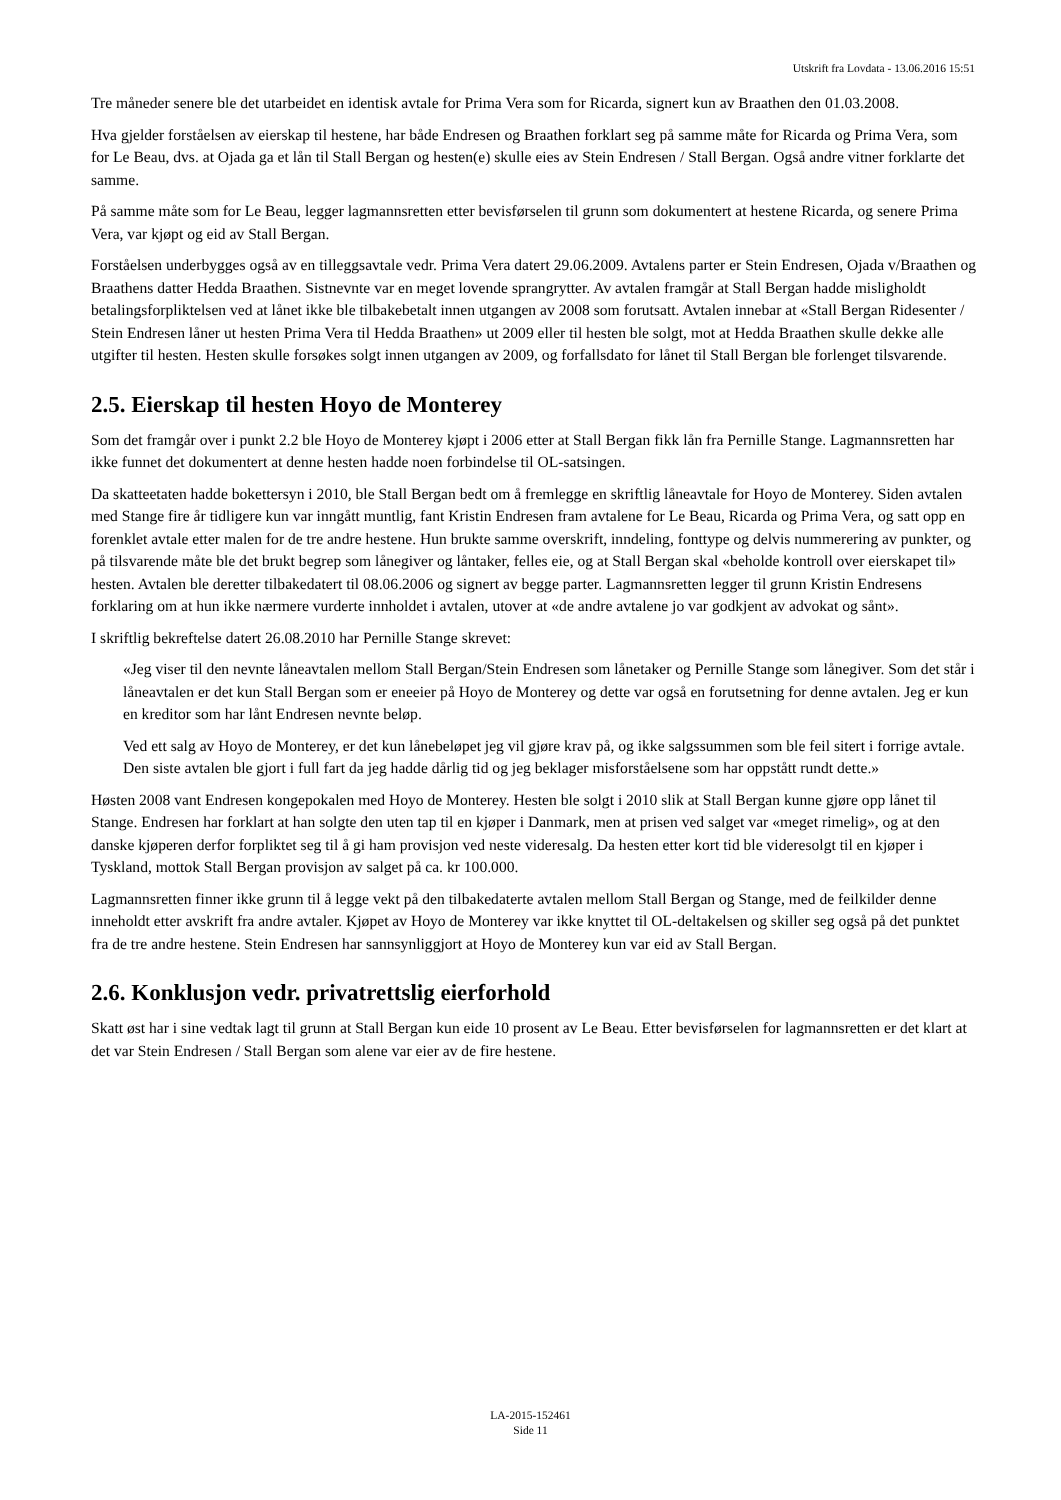Utskrift fra Lovdata - 13.06.2016 15:51
Tre måneder senere ble det utarbeidet en identisk avtale for Prima Vera som for Ricarda, signert kun av Braathen den 01.03.2008.
Hva gjelder forståelsen av eierskap til hestene, har både Endresen og Braathen forklart seg på samme måte for Ricarda og Prima Vera, som for Le Beau, dvs. at Ojada ga et lån til Stall Bergan og hesten(e) skulle eies av Stein Endresen / Stall Bergan. Også andre vitner forklarte det samme.
På samme måte som for Le Beau, legger lagmannsretten etter bevisførselen til grunn som dokumentert at hestene Ricarda, og senere Prima Vera, var kjøpt og eid av Stall Bergan.
Forståelsen underbygges også av en tilleggsavtale vedr. Prima Vera datert 29.06.2009. Avtalens parter er Stein Endresen, Ojada v/Braathen og Braathens datter Hedda Braathen. Sistnevnte var en meget lovende sprangrytter. Av avtalen framgår at Stall Bergan hadde misligholdt betalingsforpliktelsen ved at lånet ikke ble tilbakebetalt innen utgangen av 2008 som forutsatt. Avtalen innebar at «Stall Bergan Ridesenter / Stein Endresen låner ut hesten Prima Vera til Hedda Braathen» ut 2009 eller til hesten ble solgt, mot at Hedda Braathen skulle dekke alle utgifter til hesten. Hesten skulle forsøkes solgt innen utgangen av 2009, og forfallsdato for lånet til Stall Bergan ble forlenget tilsvarende.
2.5. Eierskap til hesten Hoyo de Monterey
Som det framgår over i punkt 2.2 ble Hoyo de Monterey kjøpt i 2006 etter at Stall Bergan fikk lån fra Pernille Stange. Lagmannsretten har ikke funnet det dokumentert at denne hesten hadde noen forbindelse til OL-satsingen.
Da skatteetaten hadde bokettersyn i 2010, ble Stall Bergan bedt om å fremlegge en skriftlig låneavtale for Hoyo de Monterey. Siden avtalen med Stange fire år tidligere kun var inngått muntlig, fant Kristin Endresen fram avtalene for Le Beau, Ricarda og Prima Vera, og satt opp en forenklet avtale etter malen for de tre andre hestene. Hun brukte samme overskrift, inndeling, fonttype og delvis nummerering av punkter, og på tilsvarende måte ble det brukt begrep som lånegiver og låntaker, felles eie, og at Stall Bergan skal «beholde kontroll over eierskapet til» hesten. Avtalen ble deretter tilbakedatert til 08.06.2006 og signert av begge parter. Lagmannsretten legger til grunn Kristin Endresens forklaring om at hun ikke nærmere vurderte innholdet i avtalen, utover at «de andre avtalene jo var godkjent av advokat og sånt».
I skriftlig bekreftelse datert 26.08.2010 har Pernille Stange skrevet:
«Jeg viser til den nevnte låneavtalen mellom Stall Bergan/Stein Endresen som lånetaker og Pernille Stange som lånegiver. Som det står i låneavtalen er det kun Stall Bergan som er eneeier på Hoyo de Monterey og dette var også en forutsetning for denne avtalen. Jeg er kun en kreditor som har lånt Endresen nevnte beløp.
Ved ett salg av Hoyo de Monterey, er det kun lånebeløpet jeg vil gjøre krav på, og ikke salgssummen som ble feil sitert i forrige avtale. Den siste avtalen ble gjort i full fart da jeg hadde dårlig tid og jeg beklager misforståelsene som har oppstått rundt dette.»
Høsten 2008 vant Endresen kongepokalen med Hoyo de Monterey. Hesten ble solgt i 2010 slik at Stall Bergan kunne gjøre opp lånet til Stange. Endresen har forklart at han solgte den uten tap til en kjøper i Danmark, men at prisen ved salget var «meget rimelig», og at den danske kjøperen derfor forpliktet seg til å gi ham provisjon ved neste videresalg. Da hesten etter kort tid ble videresolgt til en kjøper i Tyskland, mottok Stall Bergan provisjon av salget på ca. kr 100.000.
Lagmannsretten finner ikke grunn til å legge vekt på den tilbakedaterte avtalen mellom Stall Bergan og Stange, med de feilkilder denne inneholdt etter avskrift fra andre avtaler. Kjøpet av Hoyo de Monterey var ikke knyttet til OL-deltakelsen og skiller seg også på det punktet fra de tre andre hestene. Stein Endresen har sannsynliggjort at Hoyo de Monterey kun var eid av Stall Bergan.
2.6. Konklusjon vedr. privatrettslig eierforhold
Skatt øst har i sine vedtak lagt til grunn at Stall Bergan kun eide 10 prosent av Le Beau. Etter bevisførselen for lagmannsretten er det klart at det var Stein Endresen / Stall Bergan som alene var eier av de fire hestene.
LA-2015-152461
Side 11